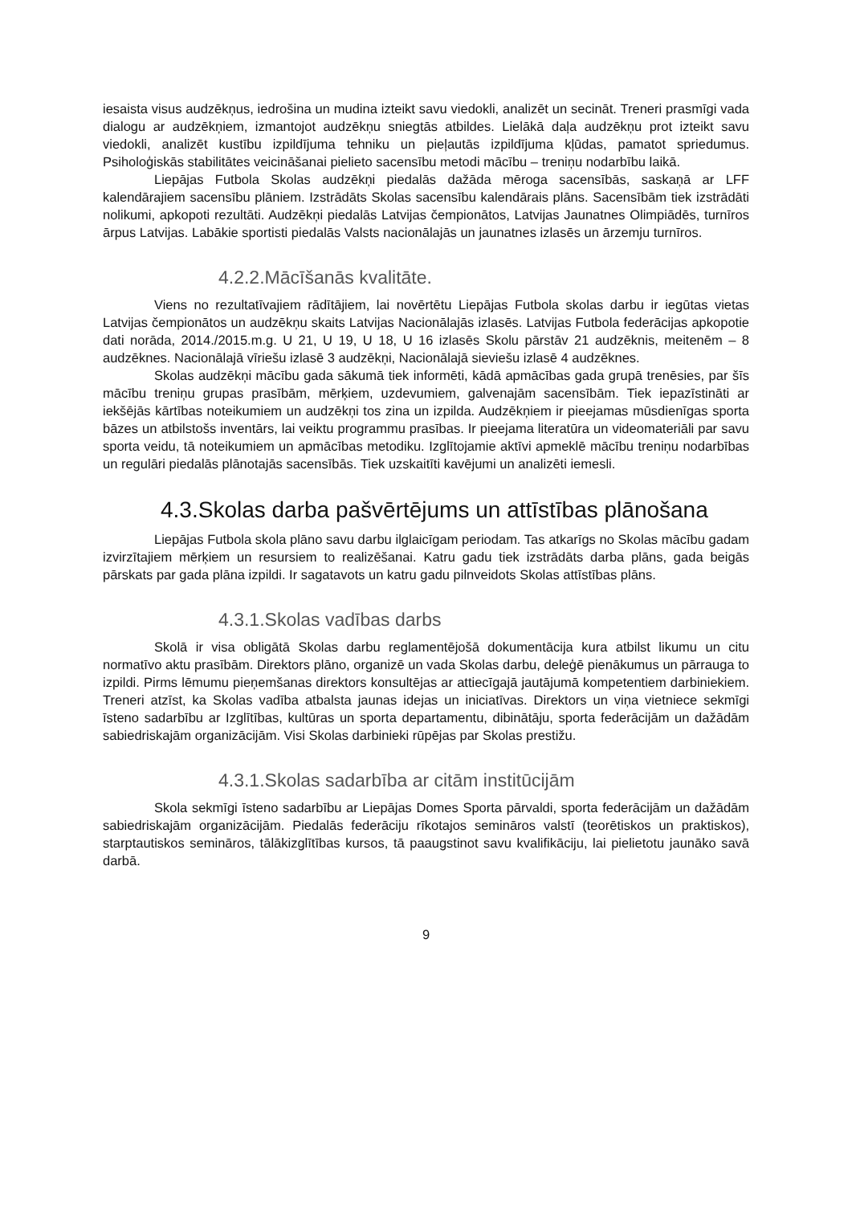iesaista visus audzēkņus, iedrošina un mudina izteikt savu viedokli, analizēt un secināt. Treneri prasmīgi vada dialogu ar audzēkņiem, izmantojot audzēkņu sniegtās atbildes. Lielākā daļa audzēkņu prot izteikt savu viedokli, analizēt kustību izpildījuma tehniku un pieļautās izpildījuma kļūdas, pamatot spriedumus. Psiholoģiskās stabilitātes veicināšanai pielieto sacensību metodi mācību – treniņu nodarbību laikā.
Liepājas Futbola Skolas audzēkņi piedalās dažāda mēroga sacensībās, saskaņā ar LFF kalendārajiem sacensību plāniem. Izstrādāts Skolas sacensību kalendārais plāns. Sacensībām tiek izstrādāti nolikumi, apkopoti rezultāti. Audzēkņi piedalās Latvijas čempionātos, Latvijas Jaunatnes Olimpiādēs, turnīros ārpus Latvijas. Labākie sportisti piedalās Valsts nacionālajās un jaunatnes izlasēs un ārzemju turnīros.
4.2.2.Mācīšanās kvalitāte.
Viens no rezultatīvajiem rādītājiem, lai novērtētu Liepājas Futbola skolas darbu ir iegūtas vietas Latvijas čempionātos un audzēkņu skaits Latvijas Nacionālajās izlasēs. Latvijas Futbola federācijas apkopotie dati norāda, 2014./2015.m.g. U 21, U 19, U 18, U 16 izlasēs Skolu pārstāv 21 audzēknis, meitenēm – 8 audzēknes. Nacionālajā vīriešu izlasē 3 audzēkņi, Nacionālajā sieviešu izlasē 4 audzēknes.
Skolas audzēkņi mācību gada sākumā tiek informēti, kādā apmācības gada grupā trenēsies, par šīs mācību treniņu grupas prasībām, mērķiem, uzdevumiem, galvenajām sacensībām. Tiek iepazīstināti ar iekšējās kārtības noteikumiem un audzēkņi tos zina un izpilda. Audzēkņiem ir pieejamas mūsdienīgas sporta bāzes un atbilstošs inventārs, lai veiktu programmu prasības. Ir pieejama literatūra un videomateriāli par savu sporta veidu, tā noteikumiem un apmācības metodiku. Izglītojamie aktīvi apmeklē mācību treniņu nodarbības un regulāri piedalās plānotajās sacensībās. Tiek uzskaitīti kavējumi un analizēti iemesli.
4.3.Skolas darba pašvērtējums un attīstības plānošana
Liepājas Futbola skola plāno savu darbu ilglaicīgam periodam. Tas atkarīgs no Skolas mācību gadam izvirzītajiem mērķiem un resursiem to realizēšanai. Katru gadu tiek izstrādāts darba plāns, gada beigās pārskats par gada plāna izpildi. Ir sagatavots un katru gadu pilnveidots Skolas attīstības plāns.
4.3.1.Skolas vadības darbs
Skolā ir visa obligātā Skolas darbu reglamentējošā dokumentācija kura atbilst likumu un citu normatīvo aktu prasībām. Direktors plāno, organizē un vada Skolas darbu, deleģē pienākumus un pārrauga to izpildi. Pirms lēmumu pieņemšanas direktors konsultējas ar attiecīgajā jautājumā kompetentiem darbiniekiem. Treneri atzīst, ka Skolas vadība atbalsta jaunas idejas un iniciatīvas. Direktors un viņa vietniece sekmīgi īsteno sadarbību ar Izglītības, kultūras un sporta departamentu, dibinātāju, sporta federācijām un dažādām sabiedriskajām organizācijām. Visi Skolas darbinieki rūpējas par Skolas prestižu.
4.3.1.Skolas sadarbība ar citām institūcijām
Skola sekmīgi īsteno sadarbību ar Liepājas Domes Sporta pārvaldi, sporta federācijām un dažādām sabiedriskajām organizācijām. Piedalās federāciju rīkotajos semināros valstī (teorētiskos un praktiskos), starptautiskos semināros, tālākizglītības kursos, tā paaugstinot savu kvalifikāciju, lai pielietotu jaunāko savā darbā.
9